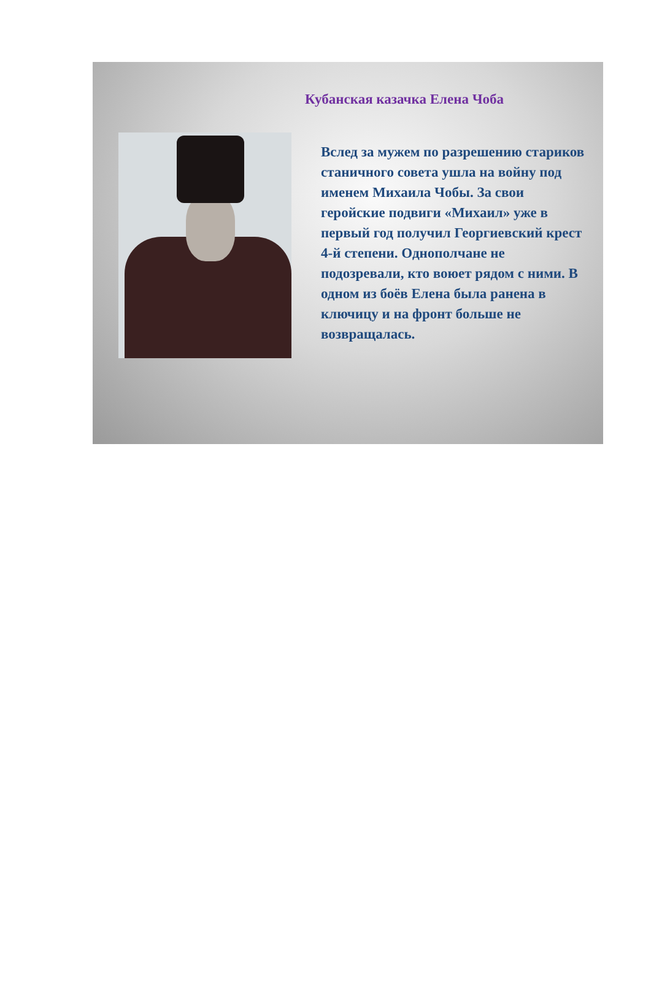Кубанская казачка Елена Чоба
Вслед за мужем по разрешению стариков станичного совета ушла на войну под именем Михаила Чобы. За свои геройские подвиги «Михаил» уже в первый год получил Георгиевский крест 4-й степени. Однополчане не подозревали, кто воюет рядом с ними. В одном из боёв Елена была ранена в ключицу и на фронт больше не возвращалась.